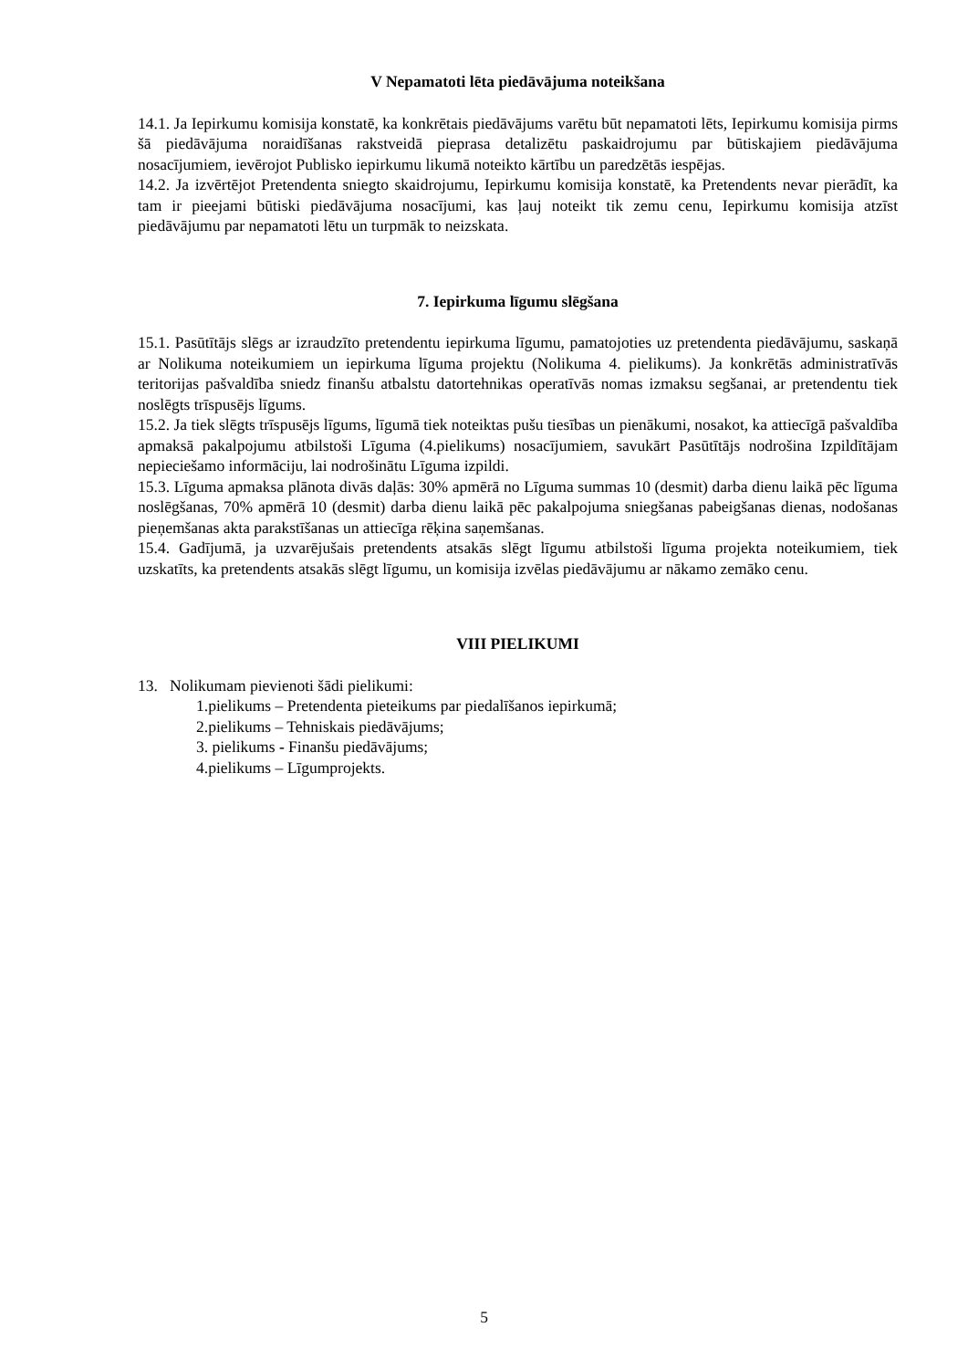V Nepamatoti lēta piedāvājuma noteikšana
14.1. Ja Iepirkumu komisija konstatē, ka konkrētais piedāvājums varētu būt nepamatoti lēts, Iepirkumu komisija pirms šā piedāvājuma noraidīšanas rakstveidā pieprasa detalizētu paskaidrojumu par būtiskajiem piedāvājuma nosacījumiem, ievērojot Publisko iepirkumu likumā noteikto kārtību un paredzētās iespējas.
14.2. Ja izvērtējot Pretendenta sniegto skaidrojumu, Iepirkumu komisija konstatē, ka Pretendents nevar pierādīt, ka tam ir pieejami būtiski piedāvājuma nosacījumi, kas ļauj noteikt tik zemu cenu, Iepirkumu komisija atzīst piedāvājumu par nepamatoti lētu un turpmāk to neizskata.
7. Iepirkuma līgumu slēgšana
15.1. Pasūtītājs slēgs ar izraudzīto pretendentu iepirkuma līgumu, pamatojoties uz pretendenta piedāvājumu, saskaņā ar Nolikuma noteikumiem un iepirkuma līguma projektu (Nolikuma 4. pielikums). Ja konkrētās administratīvās teritorijas pašvaldība sniedz finanšu atbalstu datortehnikas operatīvās nomas izmaksu segšanai, ar pretendentu tiek noslēgts trīspusējs līgums.
15.2. Ja tiek slēgts trīspusējs līgums, līgumā tiek noteiktas pušu tiesības un pienākumi, nosakot, ka attiecīgā pašvaldība apmaksā pakalpojumu atbilstoši Līguma (4.pielikums) nosacījumiem, savukārt Pasūtītājs nodrošina Izpildītājam nepieciešamo informāciju, lai nodrošinātu Līguma izpildi.
15.3. Līguma apmaksa plānota divās daļās: 30% apmērā no Līguma summas 10 (desmit) darba dienu laikā pēc līguma noslēgšanas, 70% apmērā 10 (desmit) darba dienu laikā pēc pakalpojuma sniegšanas pabeigšanas dienas, nodošanas pieņemšanas akta parakstīšanas un attiecīga rēķina saņemšanas.
15.4. Gadījumā, ja uzvarējušais pretendents atsakās slēgt līgumu atbilstoši līguma projekta noteikumiem, tiek uzskatīts, ka pretendents atsakās slēgt līgumu, un komisija izvēlas piedāvājumu ar nākamo zemāko cenu.
VIII PIELIKUMI
13. Nolikumam pievienoti šādi pielikumi:
1.pielikums – Pretendenta pieteikums par piedalīšanos iepirkumā;
2.pielikums – Tehniskais piedāvājums;
3. pielikums - Finanšu piedāvājums;
4.pielikums – Līgumprojekts.
5